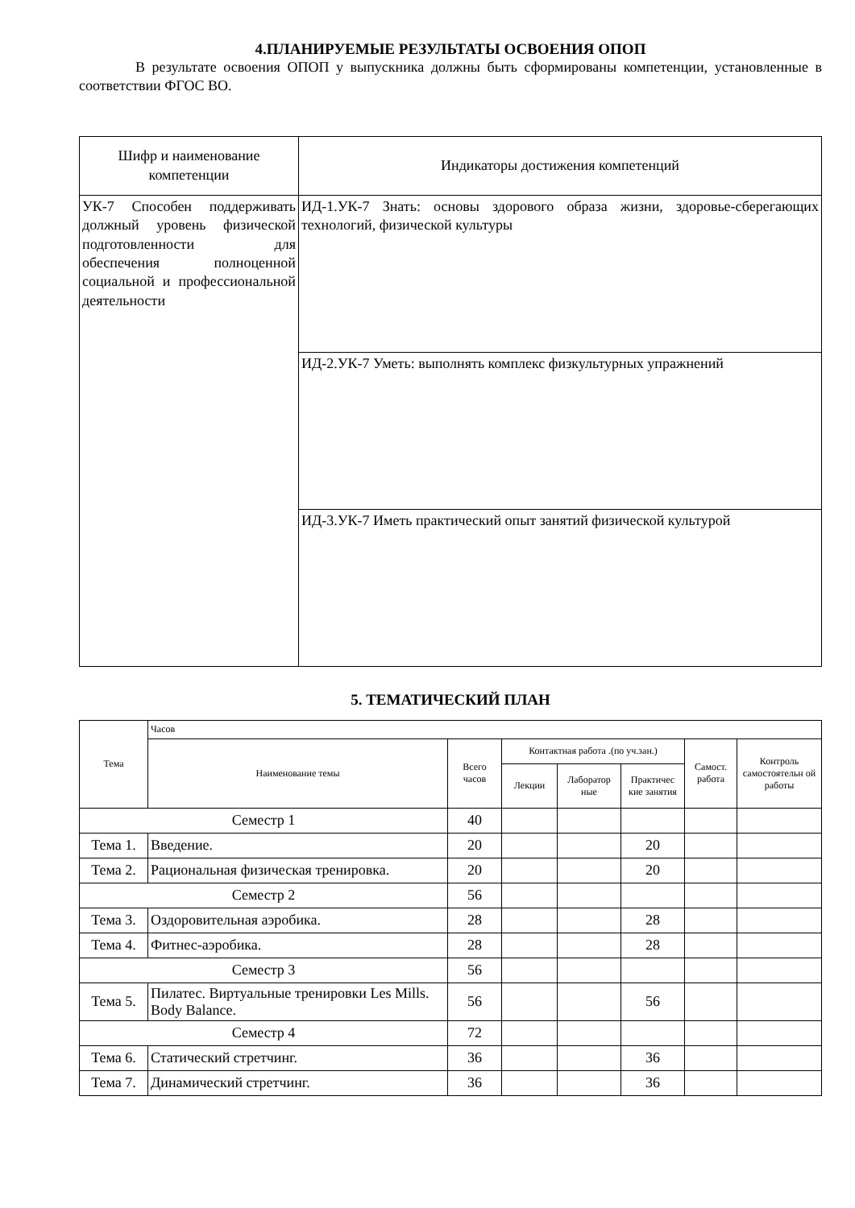4.ПЛАНИРУЕМЫЕ РЕЗУЛЬТАТЫ ОСВОЕНИЯ ОПОП
В результате освоения ОПОП у выпускника должны быть сформированы компетенции, установленные в соответствии ФГОС ВО.
| Шифр и наименование компетенции | Индикаторы достижения компетенций |
| --- | --- |
| УК-7 Способен поддерживать должный уровень физической подготовленности для обеспечения полноценной социальной и профессиональной деятельности | ИД-1.УК-7 Знать: основы здорового образа жизни, здоровье-сберегающих технологий, физической культуры |
| | ИД-2.УК-7 Уметь: выполнять комплекс физкультурных упражнений |
| | ИД-3.УК-7 Иметь практический опыт занятий физической культурой |
5. ТЕМАТИЧЕСКИЙ ПЛАН
| Тема | Часов | | | | | | |
| --- | --- | --- | --- | --- | --- | --- | --- |
| | Наименование темы | Всего часов | Контактная работа .(по уч.зан.) | | | Самост. работа | Контроль самостоятельн ой работы |
| | | | Лекции | Лаборатор ные | Практичес кие занятия | | |
| Семестр 1 | | 40 | | | | | |
| Тема 1. | Введение. | 20 | | | 20 | | |
| Тема 2. | Рациональная физическая тренировка. | 20 | | | 20 | | |
| Семестр 2 | | 56 | | | | | |
| Тема 3. | Оздоровительная аэробика. | 28 | | | 28 | | |
| Тема 4. | Фитнес-аэробика. | 28 | | | 28 | | |
| Семестр 3 | | 56 | | | | | |
| Тема 5. | Пилатес. Виртуальные тренировки Les Mills. Body Balance. | 56 | | | 56 | | |
| Семестр 4 | | 72 | | | | | |
| Тема 6. | Статический стретчинг. | 36 | | | 36 | | |
| Тема 7. | Динамический стретчинг. | 36 | | | 36 | | |